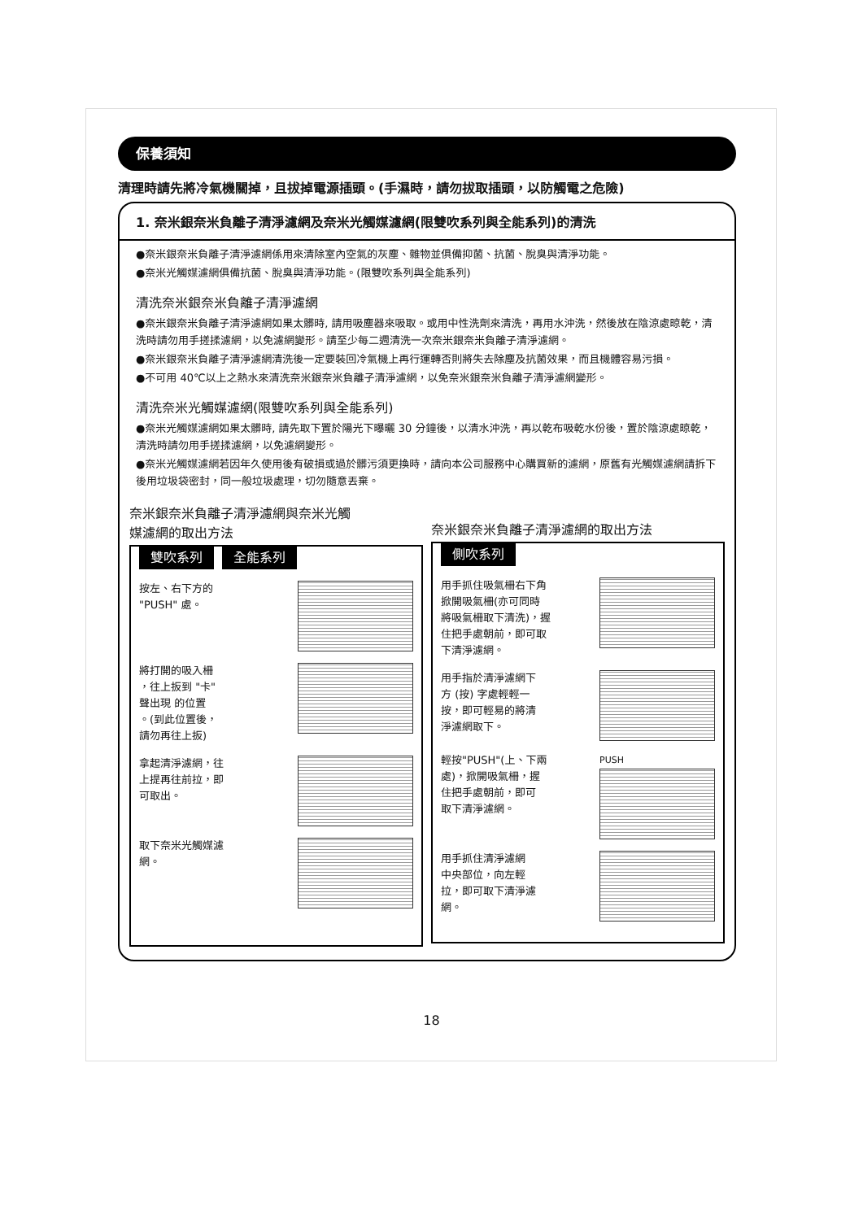保養須知
清理時請先將冷氣機關掉，且拔掉電源插頭。(手濕時，請勿拔取插頭，以防觸電之危險)
1. 奈米銀奈米負離子清淨濾網及奈米光觸媒濾網(限雙吹系列與全能系列)的清洗
●奈米銀奈米負離子清淨濾網係用來清除室內空氣的灰塵、雜物並俱備抑菌、抗菌、脫臭與清淨功能。
●奈米光觸媒濾網俱備抗菌、脫臭與清淨功能。(限雙吹系列與全能系列)
清洗奈米銀奈米負離子清淨濾網
●奈米銀奈米負離子清淨濾網如果太髒時, 請用吸塵器來吸取。或用中性洗劑來清洗，再用水沖洗，然後放在陰涼處晾乾，清洗時請勿用手搓揉濾網，以免濾網變形。請至少每二週清洗一次奈米銀奈米負離子清淨濾網。
●奈米銀奈米負離子清淨濾網清洗後一定要裝回冷氣機上再行運轉否則將失去除塵及抗菌效果，而且機體容易污損。
●不可用 40℃以上之熱水來清洗奈米銀奈米負離子清淨濾網，以免奈米銀奈米負離子清淨濾網變形。
清洗奈米光觸媒濾網(限雙吹系列與全能系列)
●奈米光觸媒濾網如果太髒時, 請先取下置於陽光下曝曬 30 分鐘後，以清水沖洗，再以乾布吸乾水份後，置於陰涼處晾乾，清洗時請勿用手搓揉濾網，以免濾網變形。
●奈米光觸媒濾網若因年久使用後有破損或過於髒污須更換時，請向本公司服務中心購買新的濾網，原舊有光觸媒濾網請拆下後用垃圾袋密封，同一般垃圾處理，切勿隨意丟棄。
奈米銀奈米負離子清淨濾網與奈米光觸
媒濾網的取出方法
雙吹系列 全能系列
按左、右下方的
"PUSH" 處。
將打開的吸入柵
，往上扳到 "卡"
聲出現 的位置
。(到此位置後，
請勿再往上扳)
拿起清淨濾網，往
上提再往前拉，即
可取出。
取下奈米光觸媒濾
網。
奈米銀奈米負離子清淨濾網的取出方法
側吹系列
用手抓住吸氣柵右下角
掀開吸氣柵(亦可同時
將吸氣柵取下清洗)，握
住把手處朝前，即可取
下清淨濾網。
用手指於清淨濾網下
方 (按) 字處輕輕一
按，即可輕易的將清
淨濾網取下。
輕按"PUSH"(上、下兩
處)，掀開吸氣柵，握
住把手處朝前，即可
取下清淨濾網。
PUSH
用手抓住清淨濾網
中央部位，向左輕
拉，即可取下清淨濾
網。
18